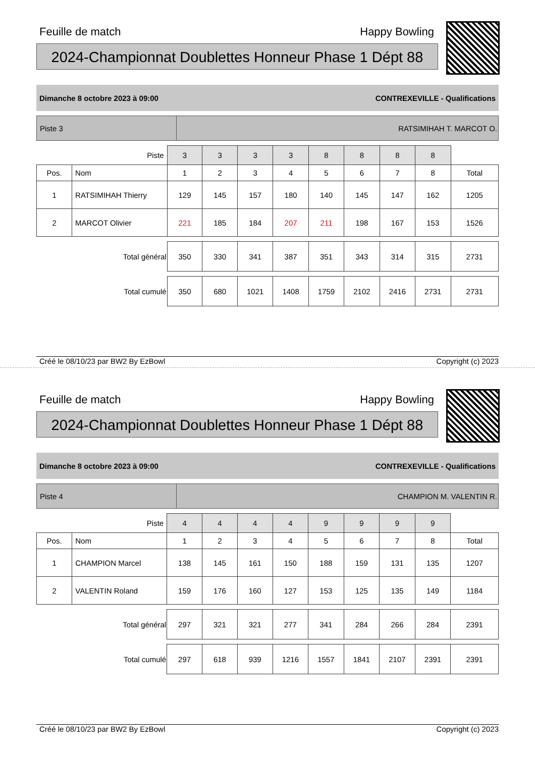Feuille de match Happy Bowling
2024-Championnat Doublettes Honneur Phase 1 Dépt 88
Dimanche 8 octobre 2023 à 09:00 CONTREXEVILLE - Qualifications
Piste 3 RATSIMIHAH T. MARCOT O.
| Piste | | 3 | 3 | 3 | 3 | 8 | 8 | 8 | 8 | |
| Pos. | Nom | 1 | 2 | 3 | 4 | 5 | 6 | 7 | 8 | Total |
| 1 | RATSIMIHAH Thierry | 129 | 145 | 157 | 180 | 140 | 145 | 147 | 162 | 1205 |
| 2 | MARCOT Olivier | 221 | 185 | 184 | 207 | 211 | 198 | 167 | 153 | 1526 |
| Total général | | 350 | 330 | 341 | 387 | 351 | 343 | 314 | 315 | 2731 |
| Total cumulé | | 350 | 680 | 1021 | 1408 | 1759 | 2102 | 2416 | 2731 | 2731 |
Créé le 08/10/23 par BW2 By EzBowl Copyright (c) 2023
Feuille de match Happy Bowling
2024-Championnat Doublettes Honneur Phase 1 Dépt 88
Dimanche 8 octobre 2023 à 09:00 CONTREXEVILLE - Qualifications
Piste 4 CHAMPION M. VALENTIN R.
| Piste | | 4 | 4 | 4 | 4 | 9 | 9 | 9 | 9 | |
| Pos. | Nom | 1 | 2 | 3 | 4 | 5 | 6 | 7 | 8 | Total |
| 1 | CHAMPION Marcel | 138 | 145 | 161 | 150 | 188 | 159 | 131 | 135 | 1207 |
| 2 | VALENTIN Roland | 159 | 176 | 160 | 127 | 153 | 125 | 135 | 149 | 1184 |
| Total général | | 297 | 321 | 321 | 277 | 341 | 284 | 266 | 284 | 2391 |
| Total cumulé | | 297 | 618 | 939 | 1216 | 1557 | 1841 | 2107 | 2391 | 2391 |
Créé le 08/10/23 par BW2 By EzBowl Copyright (c) 2023